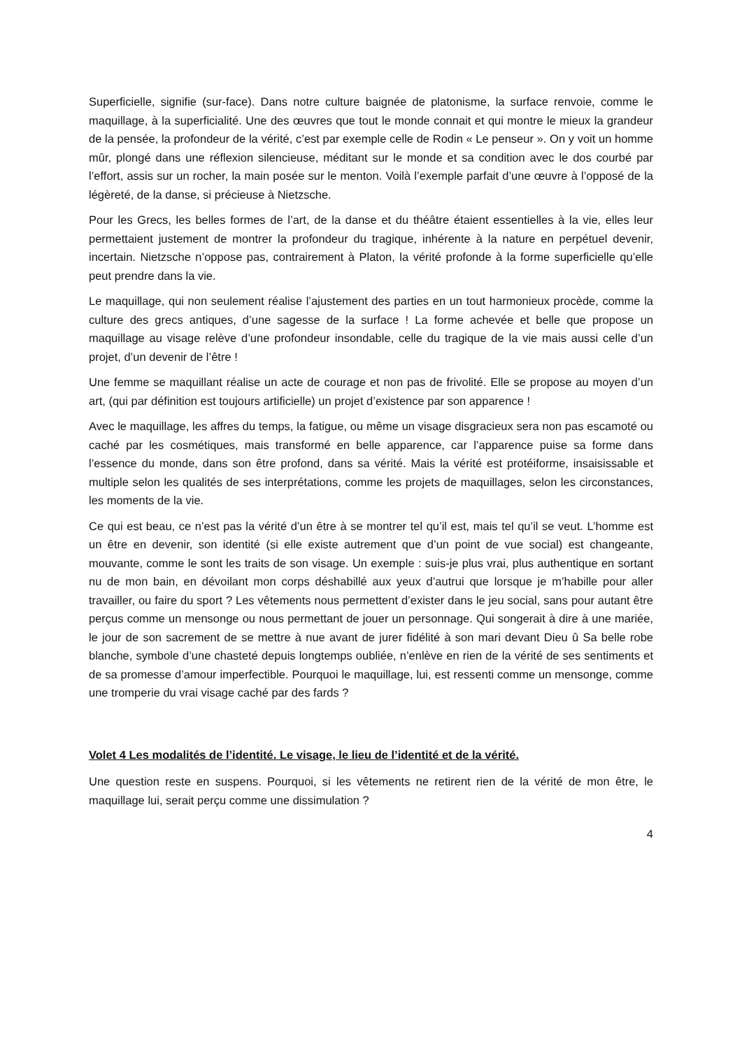Superficielle, signifie (sur-face). Dans notre culture baignée de platonisme, la surface renvoie, comme le maquillage, à la superficialité. Une des œuvres que tout le monde connait et qui montre le mieux la grandeur de la pensée, la profondeur de la vérité, c’est par exemple celle de Rodin « Le penseur ». On y voit un homme mûr, plongé dans une réflexion silencieuse, méditant sur le monde et sa condition avec le dos courbé par l’effort, assis sur un rocher, la main posée sur le menton. Voilà l’exemple parfait d’une œuvre à l’opposé de la légèreté, de la danse, si précieuse à Nietzsche.
Pour les Grecs, les belles formes de l’art, de la danse et du théâtre étaient essentielles à la vie, elles leur permettaient justement de montrer la profondeur du tragique, inhérente à la nature en perpétuel devenir, incertain. Nietzsche n’oppose pas, contrairement à Platon, la vérité profonde à la forme superficielle qu’elle peut prendre dans la vie.
Le maquillage, qui non seulement réalise l’ajustement des parties en un tout harmonieux procède, comme la culture des grecs antiques, d’une sagesse de la surface ! La forme achevée et belle que propose un maquillage au visage relève d’une profondeur insondable, celle du tragique de la vie mais aussi celle d’un projet, d’un devenir de l’être !
Une femme se maquillant réalise un acte de courage et non pas de frivolité. Elle se propose au moyen d’un art, (qui par définition est toujours artificielle) un projet d’existence par son apparence !
Avec le maquillage, les affres du temps, la fatigue, ou même un visage disgracieux sera non pas escamoté ou caché par les cosmétiques, mais transformé en belle apparence, car l’apparence puise sa forme dans l’essence du monde, dans son être profond, dans sa vérité. Mais la vérité est protéiforme, insaisissable et multiple selon les qualités de ses interprétations, comme les projets de maquillages, selon les circonstances, les moments de la vie.
Ce qui est beau, ce n’est pas la vérité d’un être à se montrer tel qu’il est, mais tel qu’il se veut. L’homme est un être en devenir, son identité (si elle existe autrement que d’un point de vue social) est changeante, mouvante, comme le sont les traits de son visage. Un exemple : suis-je plus vrai, plus authentique en sortant nu de mon bain, en dévoilant mon corps déshabillé aux yeux d’autrui que lorsque je m’habille pour aller travailler, ou faire du sport ? Les vêtements nous permettent d’exister dans le jeu social, sans pour autant être perçus comme un mensonge ou nous permettant de jouer un personnage. Qui songerait à dire à une mariée, le jour de son sacrement de se mettre à nue avant de jurer fidélité à son mari devant Dieu û Sa belle robe blanche, symbole d’une chasteté depuis longtemps oubliée, n’enlève en rien de la vérité de ses sentiments et de sa promesse d’amour imperfectible. Pourquoi le maquillage, lui, est ressenti comme un mensonge, comme une tromperie du vrai visage caché par des fards ?
Volet 4 Les modalités de l’identité. Le visage, le lieu de l’identité et de la vérité.
Une question reste en suspens. Pourquoi, si les vêtements ne retirent rien de la vérité de mon être, le maquillage lui, serait perçu comme une dissimulation ?
4